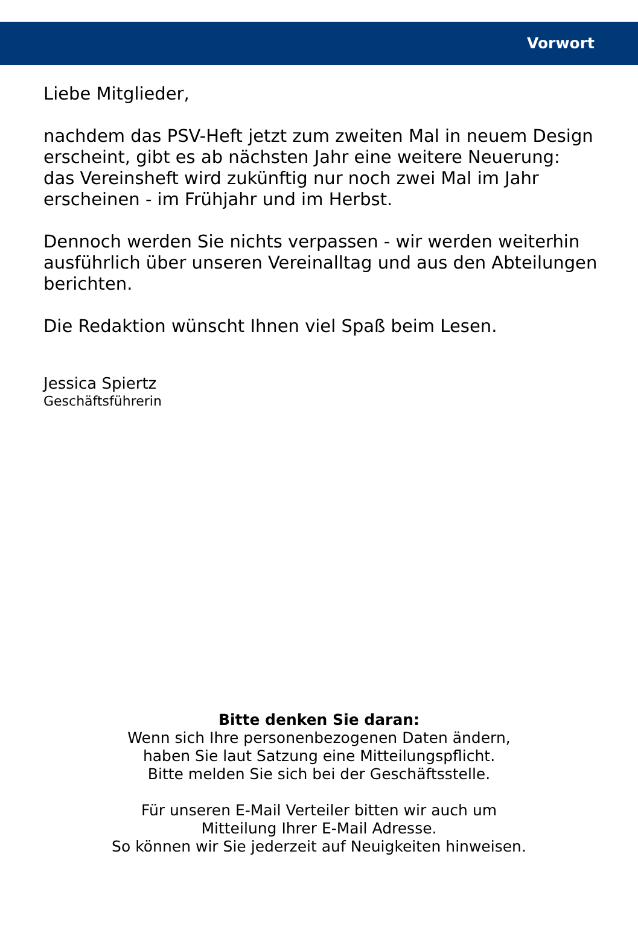Vorwort
Liebe Mitglieder,
nachdem das PSV-Heft jetzt zum zweiten Mal in neuem Design erscheint, gibt es ab nächsten Jahr eine weitere Neuerung:
das Vereinsheft wird zukünftig nur noch zwei Mal im Jahr erscheinen - im Frühjahr und im Herbst.
Dennoch werden Sie nichts verpassen - wir werden weiterhin ausführlich über unseren Vereinalltag und aus den Abteilungen berichten.
Die Redaktion wünscht Ihnen viel Spaß beim Lesen.
Jessica Spiertz
Geschäftsführerin
Bitte denken Sie daran:
Wenn sich Ihre personenbezogenen Daten ändern,
haben Sie laut Satzung eine Mitteilungspflicht.
Bitte melden Sie sich bei der Geschäftsstelle.
Für unseren E-Mail Verteiler bitten wir auch um
Mitteilung Ihrer E-Mail Adresse.
So können wir Sie jederzeit auf Neuigkeiten hinweisen.